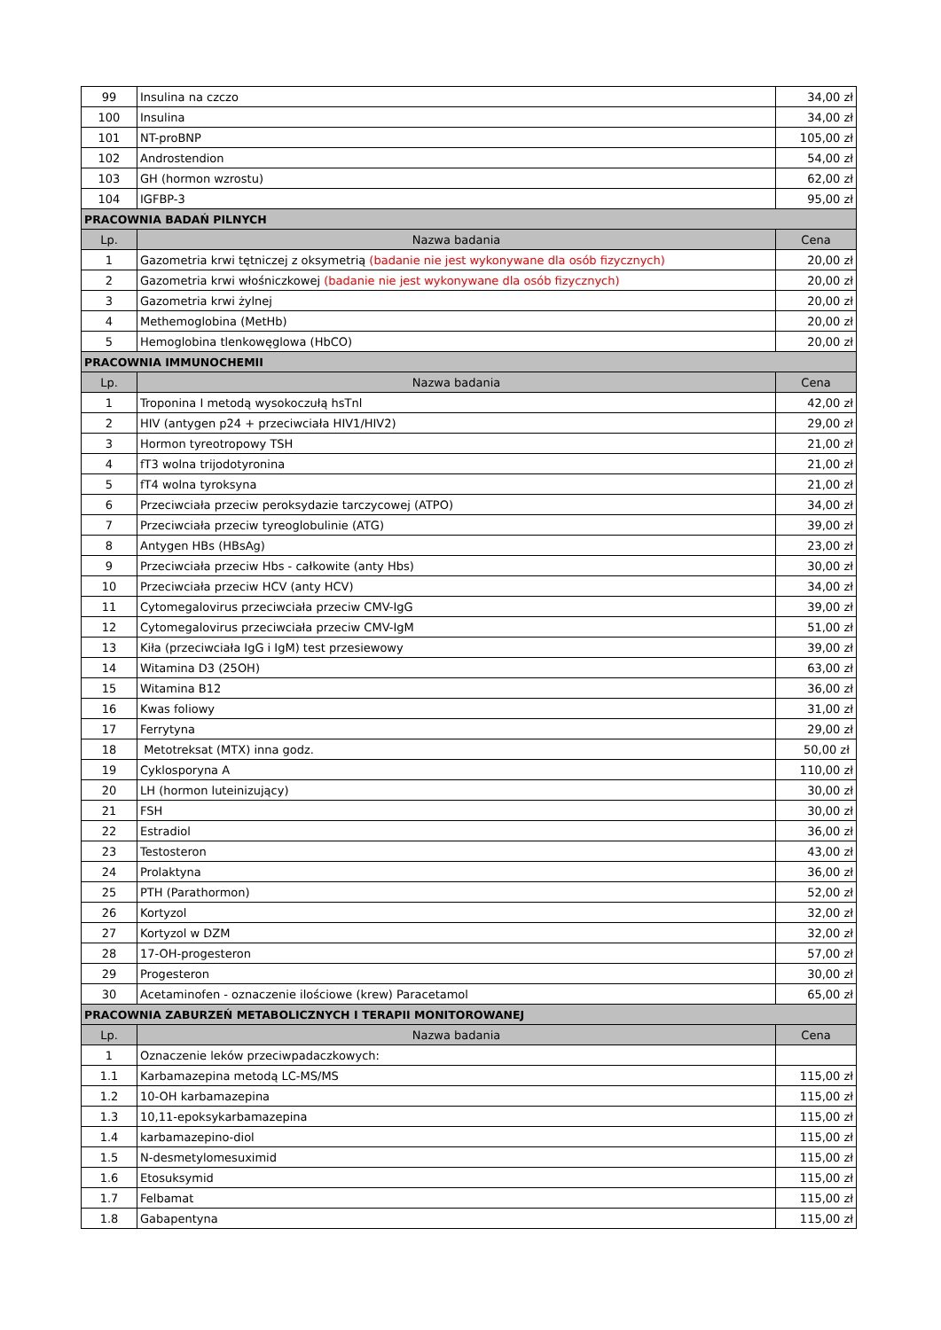| 99 | Insulina na czczo | 34,00 zł |
| 100 | Insulina | 34,00 zł |
| 101 | NT-proBNP | 105,00 zł |
| 102 | Androstendion | 54,00 zł |
| 103 | GH (hormon wzrostu) | 62,00 zł |
| 104 | IGFBP-3 | 95,00 zł |
| PRACOWNIA BADAŃ PILNYCH | | |
| Lp. | Nazwa badania | Cena |
| 1 | Gazometria krwi tętniczej z oksymetrią (badanie nie jest wykonywane dla osób fizycznych) | 20,00 zł |
| 2 | Gazometria krwi włośniczkowej (badanie nie jest wykonywane dla osób fizycznych) | 20,00 zł |
| 3 | Gazometria krwi żylnej | 20,00 zł |
| 4 | Methemoglobina (MetHb) | 20,00 zł |
| 5 | Hemoglobina tlenkowęglowa (HbCO) | 20,00 zł |
| PRACOWNIA IMMUNOCHEMII | | |
| Lp. | Nazwa badania | Cena |
| 1 | Troponina I metodą wysokoczułą hsTnl | 42,00 zł |
| 2 | HIV (antygen p24 + przeciwciała HIV1/HIV2) | 29,00 zł |
| 3 | Hormon tyreotropowy TSH | 21,00 zł |
| 4 | fT3 wolna trijodotyronina | 21,00 zł |
| 5 | fT4 wolna tyroksyna | 21,00 zł |
| 6 | Przeciwciała przeciw peroksydazie tarczycowej (ATPO) | 34,00 zł |
| 7 | Przeciwciała przeciw tyreoglobulinie (ATG) | 39,00 zł |
| 8 | Antygen HBs (HBsAg) | 23,00 zł |
| 9 | Przeciwciała przeciw Hbs - całkowite (anty Hbs) | 30,00 zł |
| 10 | Przeciwciała przeciw HCV (anty HCV) | 34,00 zł |
| 11 | Cytomegalovirus przeciwciała przeciw CMV-IgG | 39,00 zł |
| 12 | Cytomegalovirus przeciwciała przeciw CMV-IgM | 51,00 zł |
| 13 | Kiła (przeciwciała IgG i IgM) test przesiewowy | 39,00 zł |
| 14 | Witamina D3 (25OH) | 63,00 zł |
| 15 | Witamina B12 | 36,00 zł |
| 16 | Kwas foliowy | 31,00 zł |
| 17 | Ferrytyna | 29,00 zł |
| 18 | Metotreksat (MTX) inna godz. | 50,00 zł |
| 19 | Cyklosporyna A | 110,00 zł |
| 20 | LH (hormon luteinizujący) | 30,00 zł |
| 21 | FSH | 30,00 zł |
| 22 | Estradiol | 36,00 zł |
| 23 | Testosteron | 43,00 zł |
| 24 | Prolaktyna | 36,00 zł |
| 25 | PTH (Parathormon) | 52,00 zł |
| 26 | Kortyzol | 32,00 zł |
| 27 | Kortyzol w DZM | 32,00 zł |
| 28 | 17-OH-progesteron | 57,00 zł |
| 29 | Progesteron | 30,00 zł |
| 30 | Acetaminofen - oznaczenie ilościowe (krew) Paracetamol | 65,00 zł |
| PRACOWNIA ZABURZEŃ METABOLICZNYCH I TERAPII MONITOROWANEJ | | |
| Lp. | Nazwa badania | Cena |
| 1 | Oznaczenie leków przeciwpadaczkowych: | |
| 1.1 | Karbamazepina metodą LC-MS/MS | 115,00 zł |
| 1.2 | 10-OH karbamazepina | 115,00 zł |
| 1.3 | 10,11-epoksykarbamazepina | 115,00 zł |
| 1.4 | karbamazepino-diol | 115,00 zł |
| 1.5 | N-desmetylomesuximid | 115,00 zł |
| 1.6 | Etosuksymid | 115,00 zł |
| 1.7 | Felbamat | 115,00 zł |
| 1.8 | Gabapentyna | 115,00 zł |